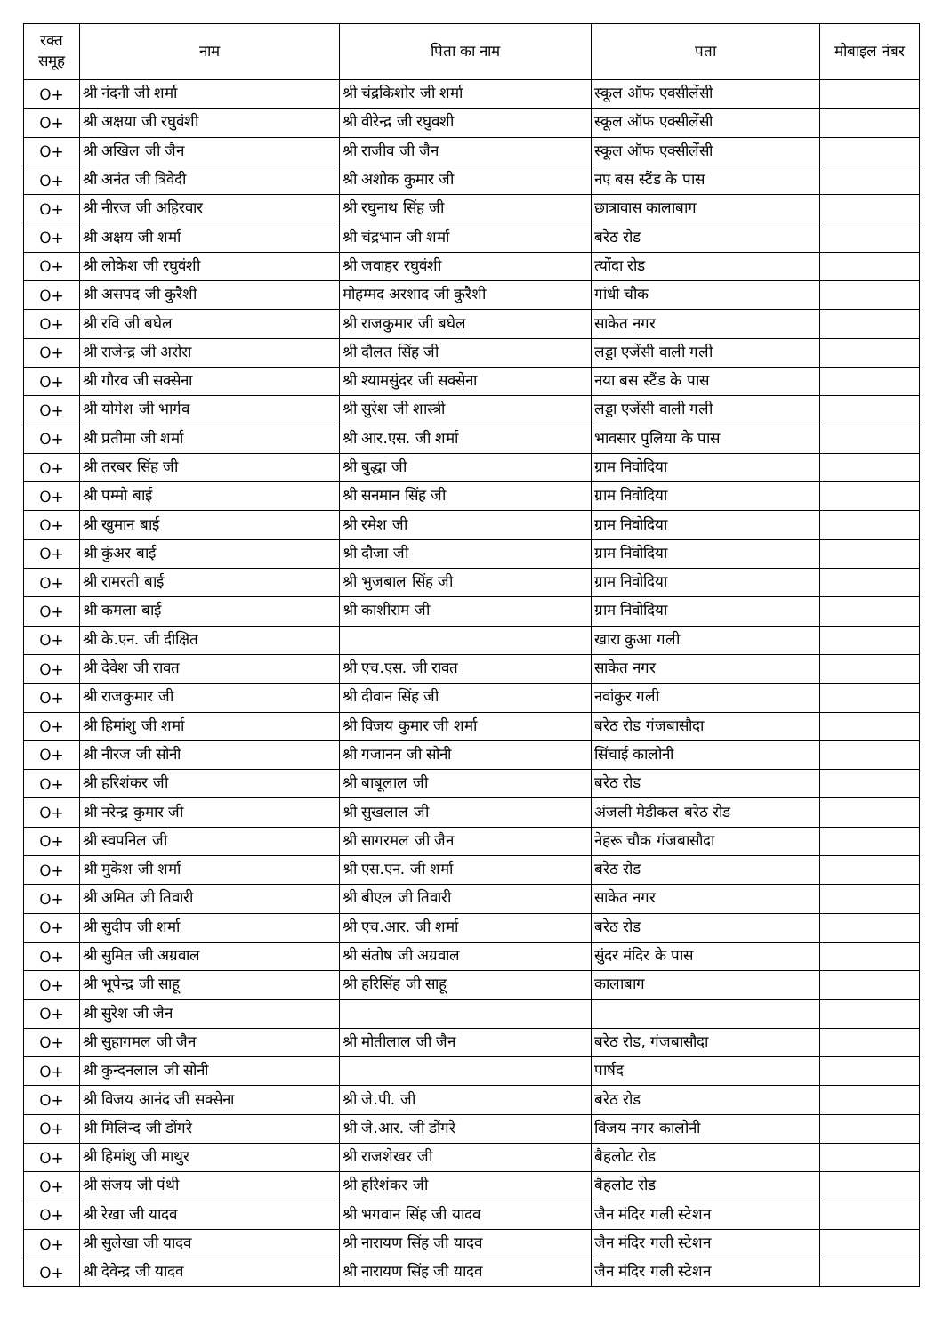| रक्त समूह | नाम | पिता का नाम | पता | मोबाइल नंबर |
| --- | --- | --- | --- | --- |
| O+ | श्री नंदनी जी शर्मा | श्री चंद्रकिशोर जी शर्मा | स्कूल ऑफ एक्सीलेंसी | |
| O+ | श्री अक्षया जी रघुवंशी | श्री वीरेन्द्र जी रघुवशी | स्कूल ऑफ एक्सीलेंसी | |
| O+ | श्री अखिल जी जैन | श्री राजीव जी जैन | स्कूल ऑफ एक्सीलेंसी | |
| O+ | श्री अनंत जी त्रिवेदी | श्री अशोक कुमार जी | नए बस स्टैंड के पास | |
| O+ | श्री नीरज जी अहिरवार | श्री रघुनाथ सिंह जी | छात्रावास कालाबाग | |
| O+ | श्री अक्षय जी शर्मा | श्री चंद्रभान जी शर्मा | बरेठ रोड | |
| O+ | श्री लोकेश जी रघुवंशी | श्री जवाहर रघुवंशी | त्योंदा रोड | |
| O+ | श्री असपद जी कुरैशी | मोहम्मद अरशाद जी कुरैशी | गांधी चौक | |
| O+ | श्री रवि जी बघेल | श्री राजकुमार जी बघेल | साकेत नगर | |
| O+ | श्री राजेन्द्र जी अरोरा | श्री दौलत सिंह जी | लड्डा एजेंसी वाली गली | |
| O+ | श्री गौरव जी सक्सेना | श्री श्यामसुंदर जी सक्सेना | नया बस स्टैंड के पास | |
| O+ | श्री योगेश जी भार्गव | श्री सुरेश जी शास्त्री | लड्डा एजेंसी वाली गली | |
| O+ | श्री प्रतीमा जी शर्मा | श्री आर.एस. जी शर्मा | भावसार पुलिया के पास | |
| O+ | श्री तरबर सिंह जी | श्री बुद्धा जी | ग्राम निवोदिया | |
| O+ | श्री पम्मो बाई | श्री सनमान सिंह जी | ग्राम निवोदिया | |
| O+ | श्री खुमान बाई | श्री रमेश जी | ग्राम निवोदिया | |
| O+ | श्री कुंअर बाई | श्री दौजा जी | ग्राम निवोदिया | |
| O+ | श्री रामरती बाई | श्री भुजबाल सिंह जी | ग्राम निवोदिया | |
| O+ | श्री कमला बाई | श्री काशीराम जी | ग्राम निवोदिया | |
| O+ | श्री के.एन. जी दीक्षित | | खारा कुआ गली | |
| O+ | श्री देवेश जी रावत | श्री एच.एस. जी रावत | साकेत नगर | |
| O+ | श्री राजकुमार जी | श्री दीवान सिंह जी | नवांकुर गली | |
| O+ | श्री हिमांशु जी शर्मा | श्री विजय कुमार जी शर्मा | बरेठ रोड गंजबासौदा | |
| O+ | श्री नीरज जी सोनी | श्री गजानन जी सोनी | सिंचाई कालोनी | |
| O+ | श्री हरिशंकर जी | श्री बाबूलाल जी | बरेठ रोड | |
| O+ | श्री नरेन्द्र कुमार जी | श्री सुखलाल जी | अंजली मेडीकल बरेठ रोड | |
| O+ | श्री स्वपनिल जी | श्री सागरमल जी जैन | नेहरू चौक गंजबासौदा | |
| O+ | श्री मुकेश जी शर्मा | श्री एस.एन. जी शर्मा | बरेठ रोड | |
| O+ | श्री अमित जी तिवारी | श्री बीएल जी तिवारी | साकेत नगर | |
| O+ | श्री सुदीप जी शर्मा | श्री एच.आर. जी शर्मा | बरेठ रोड | |
| O+ | श्री सुमित जी अग्रवाल | श्री संतोष जी अग्रवाल | सुंदर मंदिर के पास | |
| O+ | श्री भूपेन्द्र जी साहू | श्री हरिसिंह जी साहू | कालाबाग | |
| O+ | श्री सुरेश जी जैन | | | |
| O+ | श्री सुहागमल जी जैन | श्री मोतीलाल जी जैन | बरेठ रोड, गंजबासौदा | |
| O+ | श्री कुन्दनलाल जी सोनी | | पार्षद | |
| O+ | श्री विजय आनंद जी सक्सेना | श्री जे.पी. जी | बरेठ रोड | |
| O+ | श्री मिलिन्द जी डोंगरे | श्री जे.आर. जी डोंगरे | विजय नगर कालोनी | |
| O+ | श्री हिमांशु जी माथुर | श्री राजशेखर जी | बैहलोट रोड | |
| O+ | श्री संजय जी पंथी | श्री हरिशंकर जी | बैहलोट रोड | |
| O+ | श्री रेखा जी यादव | श्री भगवान सिंह जी यादव | जैन मंदिर गली स्टेशन | |
| O+ | श्री सुलेखा जी यादव | श्री नारायण सिंह जी यादव | जैन मंदिर गली स्टेशन | |
| O+ | श्री देवेन्द्र जी यादव | श्री नारायण सिंह जी यादव | जैन मंदिर गली स्टेशन | |